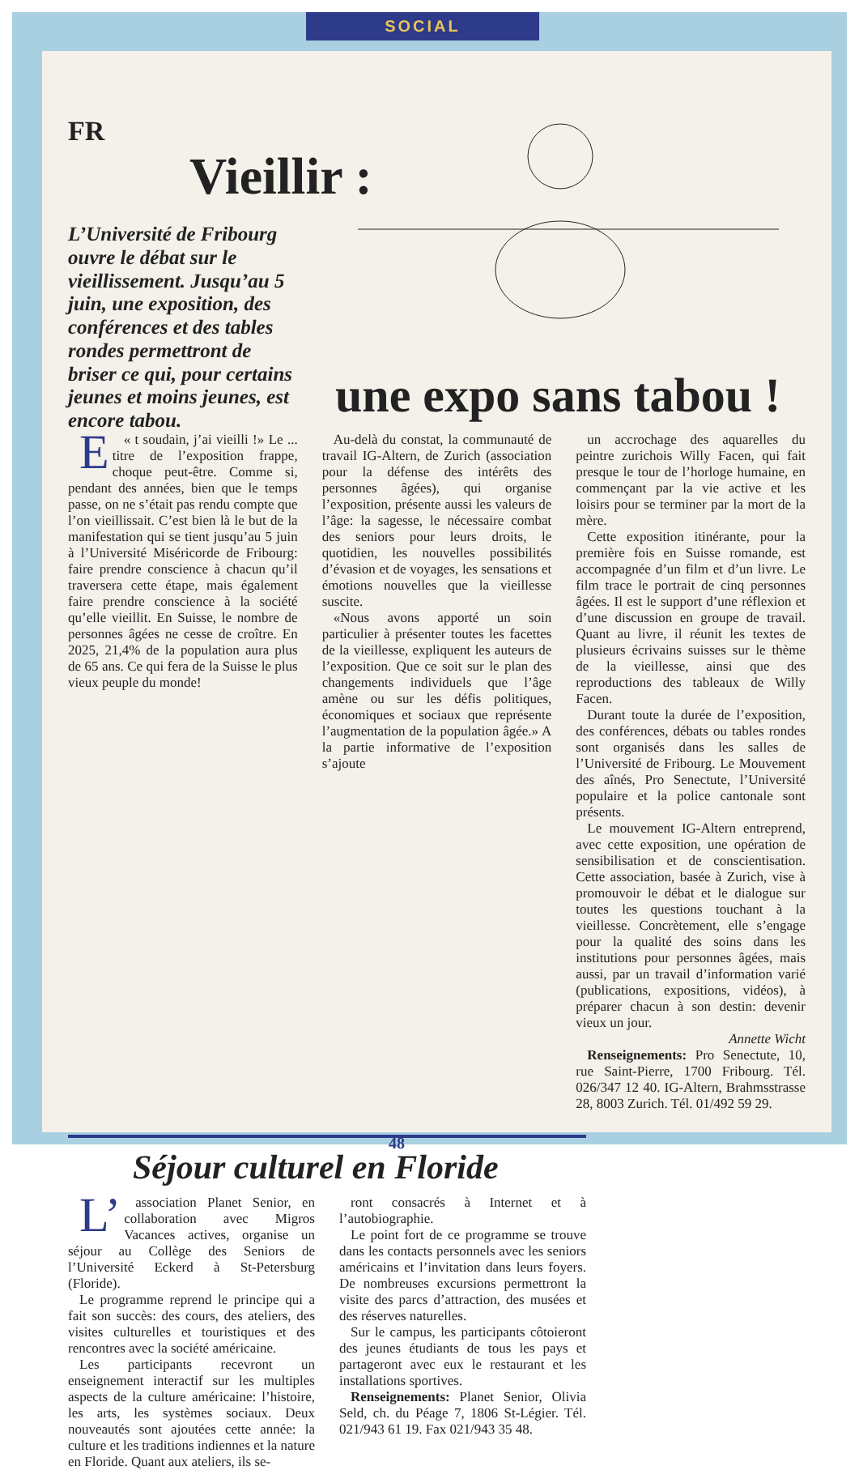SOCIAL
FR
Vieillir :
L’Université de Fribourg ouvre le débat sur le vieillissement. Jusqu’au 5 juin, une exposition, des conférences et des tables rondes permettront de briser ce qui, pour certains jeunes et moins jeunes, est encore tabou.
une expo sans tabou !
E « t soudain, j’ai vieilli !» Le ... titre de l’exposition frappe, choque peut-être. Comme si, pendant des années, bien que le temps passe, on ne s’était pas rendu compte que l’on vieillissait. C’est bien là le but de la manifestation qui se tient jusqu’au 5 juin à l’Université Miséricorde de Fribourg: faire prendre conscience à chacun qu’il traversera cette étape, mais également faire prendre conscience à la société qu’elle vieillit. En Suisse, le nombre de personnes âgées ne cesse de croître. En 2025, 21,4% de la population aura plus de 65 ans. Ce qui fera de la Suisse le plus vieux peuple du monde!
Au-delà du constat, la communauté de travail IG-Altern, de Zurich (association pour la défense des intérêts des personnes âgées), qui organise l’exposition, présente aussi les valeurs de l’âge: la sagesse, le nécessaire combat des seniors pour leurs droits, le quotidien, les nouvelles possibilités d’évasion et de voyages, les sensations et émotions nouvelles que la vieillesse suscite.
«Nous avons apporté un soin particulier à présenter toutes les facettes de la vieillesse, expliquent les auteurs de l’exposition. Que ce soit sur le plan des changements individuels que l’âge amène ou sur les défis politiques, économiques et sociaux que représente l’augmentation de la population âgée.» A la partie informative de l’exposition s’ajoute
un accrochage des aquarelles du peintre zurichois Willy Facen, qui fait presque le tour de l’horloge humaine, en commençant par la vie active et les loisirs pour se terminer par la mort de la mère.
Cette exposition itinérante, pour la première fois en Suisse romande, est accompagnée d’un film et d’un livre. Le film trace le portrait de cinq personnes âgées. Il est le support d’une réflexion et d’une discussion en groupe de travail. Quant au livre, il réunit les textes de plusieurs écrivains suisses sur le thème de la vieillesse, ainsi que des reproductions des tableaux de Willy Facen.
Durant toute la durée de l’exposition, des conférences, débats ou tables rondes sont organisés dans les salles de l’Université de Fribourg. Le Mouvement des aînés, Pro Senectute, l’Université populaire et la police cantonale sont présents.
Le mouvement IG-Altern entreprend, avec cette exposition, une opération de sensibilisation et de conscientisation. Cette association, basée à Zurich, vise à promouvoir le débat et le dialogue sur toutes les questions touchant à la vieillesse. Concrètement, elle s’engage pour la qualité des soins dans les institutions pour personnes âgées, mais aussi, par un travail d’information varié (publications, expositions, vidéos), à préparer chacun à son destin: devenir vieux un jour.
Annette Wicht
Renseignements: Pro Senectute, 10, rue Saint-Pierre, 1700 Fribourg. Tél. 026/347 12 40. IG-Altern, Brahmsstrasse 28, 8003 Zurich. Tél. 01/492 59 29.
Séjour culturel en Floride
L’ association Planet Senior, en collaboration avec Migros Vacances actives, organise un séjour au Collège des Seniors de l’Université Eckerd à St-Petersburg (Floride).
Le programme reprend le principe qui a fait son succès: des cours, des ateliers, des visites culturelles et touristiques et des rencontres avec la société américaine.
Les participants recevront un enseignement interactif sur les multiples aspects de la culture américaine: l’histoire, les arts, les systèmes sociaux. Deux nouveautés sont ajoutées cette année: la culture et les traditions indiennes et la nature en Floride. Quant aux ateliers, ils se-
ront consacrés à Internet et à l’autobiographie.
Le point fort de ce programme se trouve dans les contacts personnels avec les seniors américains et l’invitation dans leurs foyers. De nombreuses excursions permettront la visite des parcs d’attraction, des musées et des réserves naturelles.
Sur le campus, les participants côtoieront des jeunes étudiants de tous les pays et partageront avec eux le restaurant et les installations sportives.
Renseignements: Planet Senior, Olivia Seld, ch. du Péage 7, 1806 St-Légier. Tél. 021/943 61 19. Fax 021/943 35 48.
48